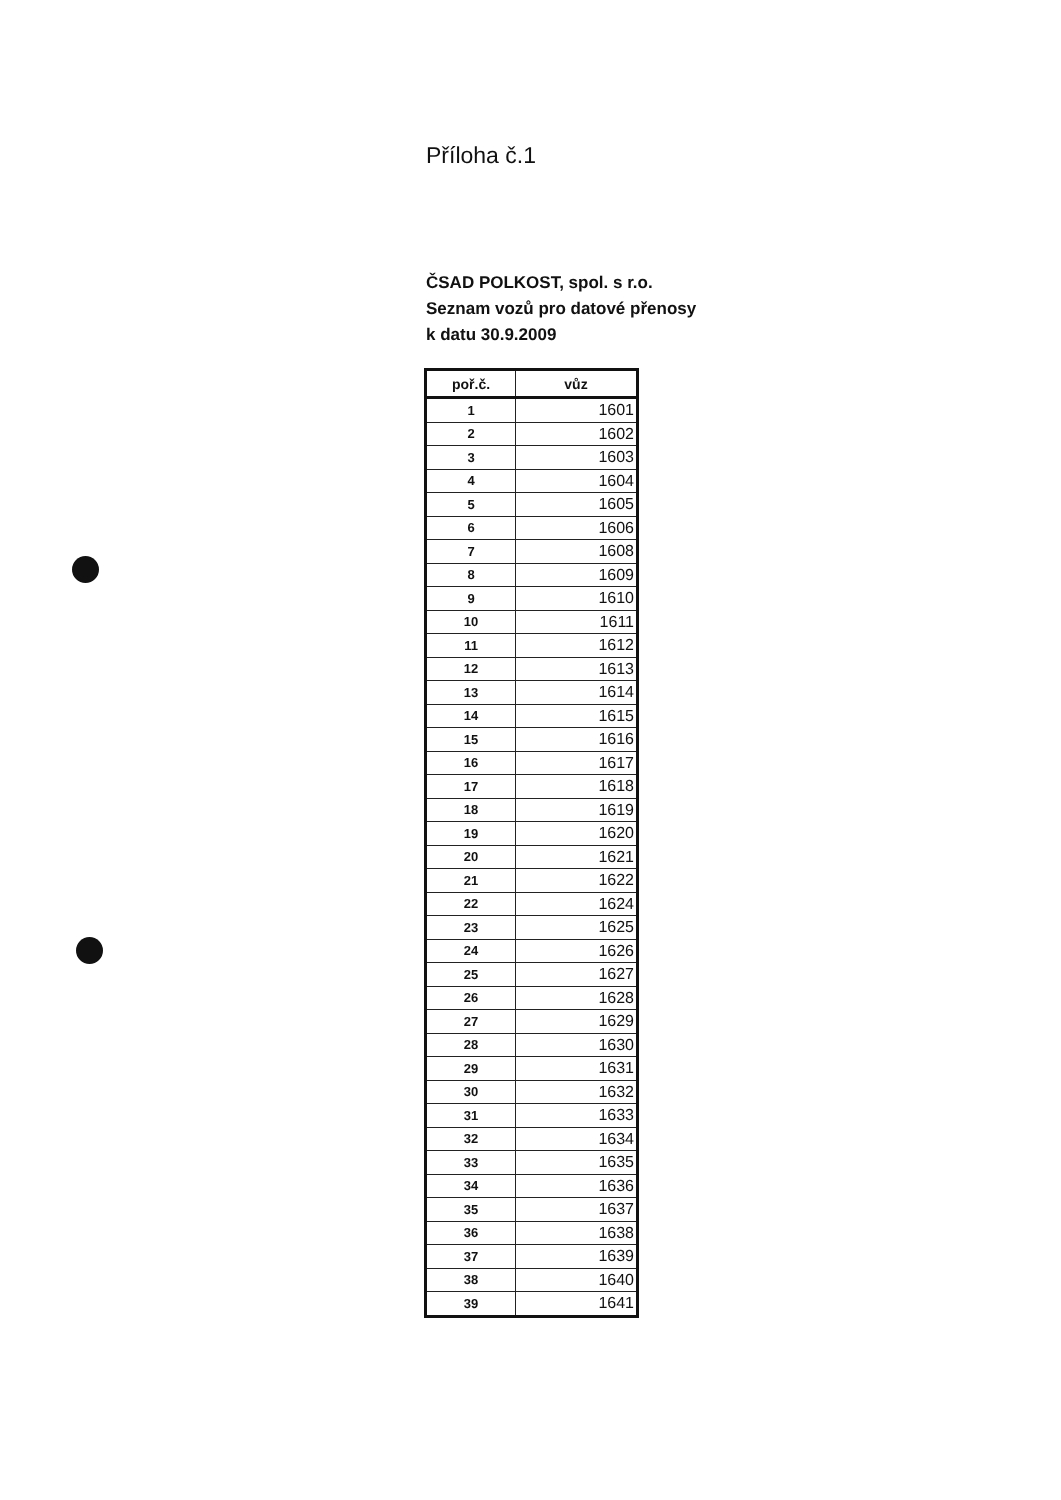Příloha č.1
ČSAD POLKOST, spol. s r.o.
Seznam vozů pro datové přenosy
k datu 30.9.2009
| poř.č. | vůz |
| --- | --- |
| 1 | 1601 |
| 2 | 1602 |
| 3 | 1603 |
| 4 | 1604 |
| 5 | 1605 |
| 6 | 1606 |
| 7 | 1608 |
| 8 | 1609 |
| 9 | 1610 |
| 10 | 1611 |
| 11 | 1612 |
| 12 | 1613 |
| 13 | 1614 |
| 14 | 1615 |
| 15 | 1616 |
| 16 | 1617 |
| 17 | 1618 |
| 18 | 1619 |
| 19 | 1620 |
| 20 | 1621 |
| 21 | 1622 |
| 22 | 1624 |
| 23 | 1625 |
| 24 | 1626 |
| 25 | 1627 |
| 26 | 1628 |
| 27 | 1629 |
| 28 | 1630 |
| 29 | 1631 |
| 30 | 1632 |
| 31 | 1633 |
| 32 | 1634 |
| 33 | 1635 |
| 34 | 1636 |
| 35 | 1637 |
| 36 | 1638 |
| 37 | 1639 |
| 38 | 1640 |
| 39 | 1641 |